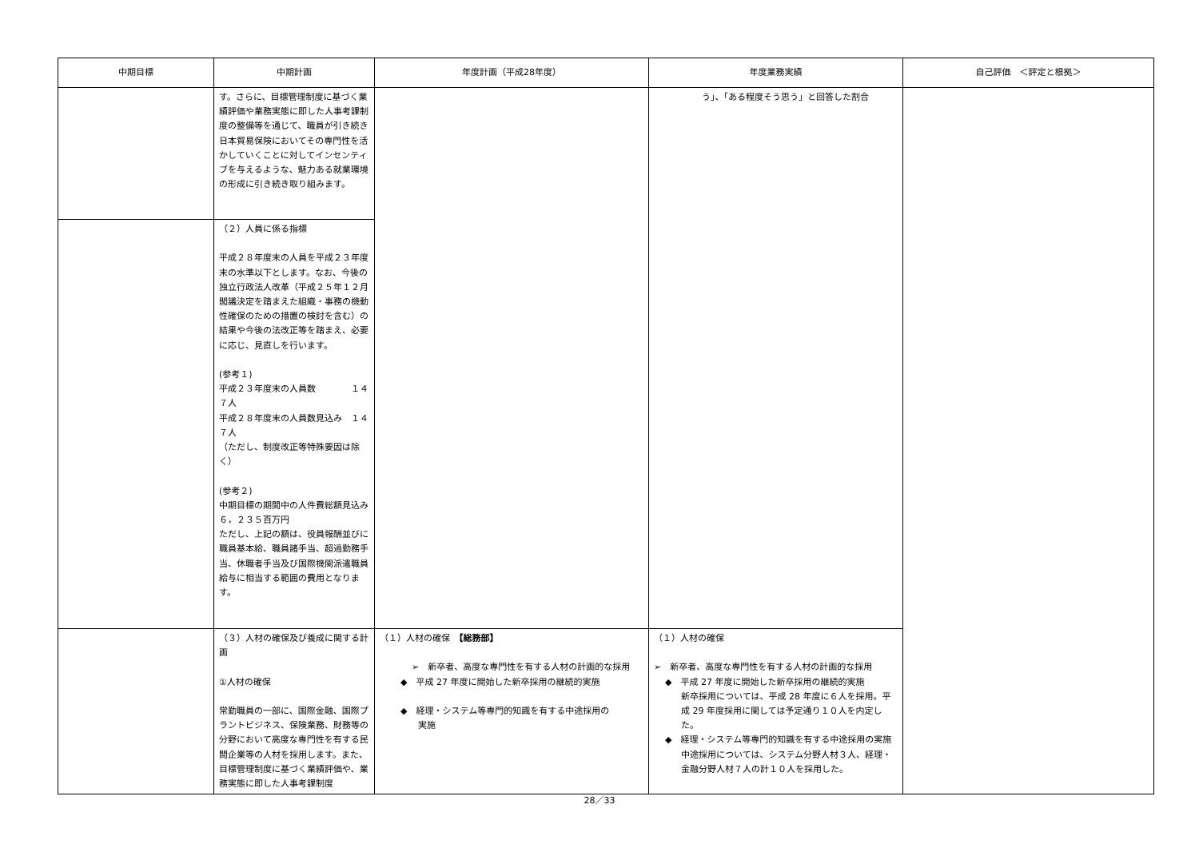| 中期目標 | 中期計画 | 年度計画（平成28年度） | 年度業務実績 | 自己評価 ＜評定と根拠＞ |
| --- | --- | --- | --- | --- |
| | す。さらに、目標管理制度に基づく業績評価や業務実態に即した人事考課制度の整備等を通じて、職員が引き続き日本貿易保険においてその専門性を活かしていくことに対してインセンティブを与えるような、魅力ある就業環境の形成に引き続き取り組みます。 | | う」、「ある程度そう思う」と回答した割合 | |
| | （２）人員に係る指標 平成２８年度末の人員を平成２３年度末の水準以下とします。なお、今後の独立行政法人改革（平成２５年１２月閣議決定を踏まえた組織・事務の機動性確保のための措置の検討を含む）の結果や今後の法改正等を踏まえ、必要に応じ、見直しを行います。 (参考１) 平成２３年度末の人員数 １４７人 平成２８年度末の人員数見込み １４７人 （ただし、制度改正等特殊要因は除く） (参考２) 中期目標の期間中の人件費総額見込み ６，２３５百万円 ただし、上記の額は、役員報酬並びに職員基本給、職員諸手当、超過勤務手当、休職者手当及び国際機関派遣職員給与に相当する範囲の費用となります。 | | | |
| | （３）人材の確保及び養成に関する計画 ①人材の確保 常勤職員の一部に、国際金融、国際プラントビジネス、保険業務、財務等の分野において高度な専門性を有する民間企業等の人材を採用します。また、目標管理制度に基づく業績評価や、業務実態に即した人事考課制度 | （１）人材の確保 【総務部】 ➢ 新卒者、高度な専門性を有する人材の計画的な採用 ◆ 平成 27 年度に開始した新卒採用の継続的実施 ◆ 経理・システム等専門的知識を有する中途採用の 実施 | （１）人材の確保 ➢ 新卒者、高度な専門性を有する人材の計画的な採用 ◆ 平成 27 年度に開始した新卒採用の継続的実施 新卒採用については、平成 28 年度に６人を採用。平成 29 年度採用に関しては予定通り１０人を内定した。 ◆ 経理・システム等専門的知識を有する中途採用の実施 中途採用については、システム分野人材３人、経理・金融分野人材７人の計１０人を採用した。 | |
28／33